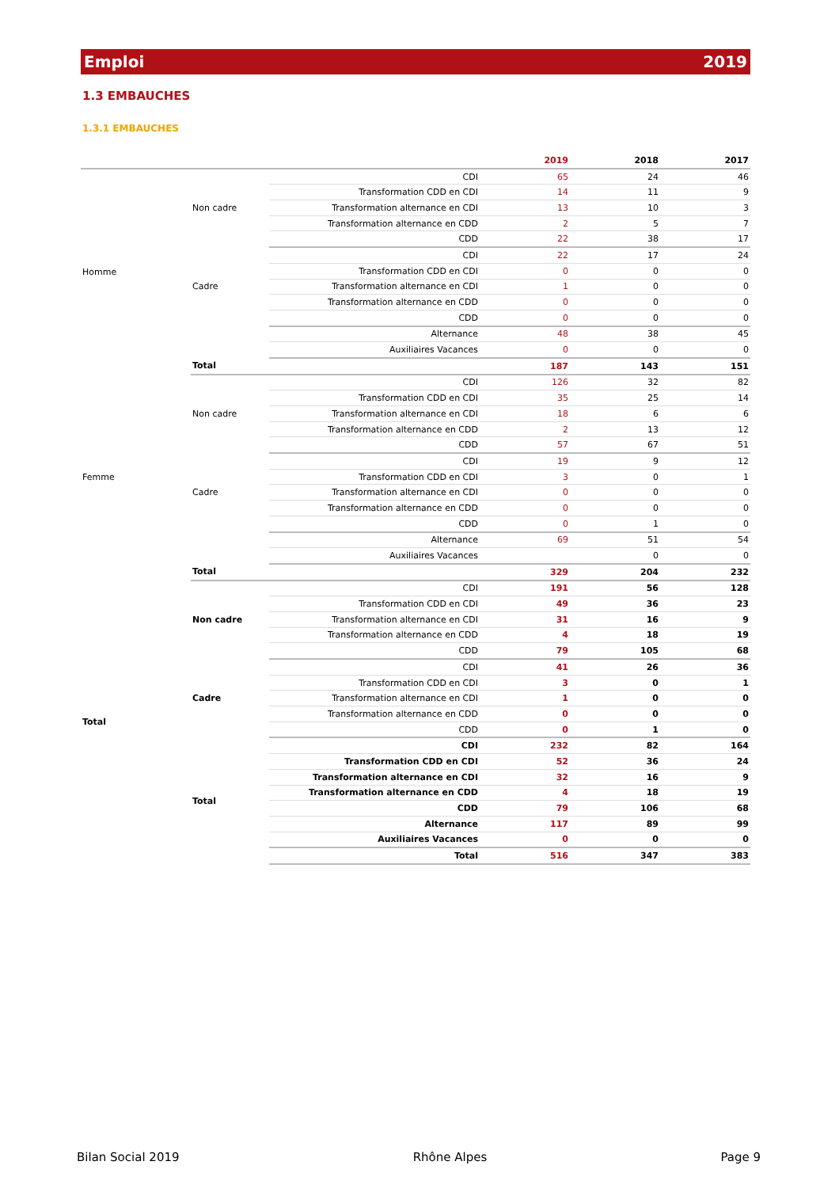Emploi 2019
1.3 EMBAUCHES
1.3.1 EMBAUCHES
| | | | 2019 | 2018 | 2017 |
| --- | --- | --- | --- | --- | --- |
| Homme | Non cadre | CDI | 65 | 24 | 46 |
| | | Transformation CDD en CDI | 14 | 11 | 9 |
| | | Transformation alternance en CDI | 13 | 10 | 3 |
| | | Transformation alternance en CDD | 2 | 5 | 7 |
| | | CDD | 22 | 38 | 17 |
| | Cadre | CDI | 22 | 17 | 24 |
| | | Transformation CDD en CDI | 0 | 0 | 0 |
| | | Transformation alternance en CDI | 1 | 0 | 0 |
| | | Transformation alternance en CDD | 0 | 0 | 0 |
| | | CDD | 0 | 0 | 0 |
| | | Alternance | 48 | 38 | 45 |
| | | Auxiliaires Vacances | 0 | 0 | 0 |
| | Total | | 187 | 143 | 151 |
| Femme | Non cadre | CDI | 126 | 32 | 82 |
| | | Transformation CDD en CDI | 35 | 25 | 14 |
| | | Transformation alternance en CDI | 18 | 6 | 6 |
| | | Transformation alternance en CDD | 2 | 13 | 12 |
| | | CDD | 57 | 67 | 51 |
| | Cadre | CDI | 19 | 9 | 12 |
| | | Transformation CDD en CDI | 3 | 0 | 1 |
| | | Transformation alternance en CDI | 0 | 0 | 0 |
| | | Transformation alternance en CDD | 0 | 0 | 0 |
| | | CDD | 0 | 1 | 0 |
| | | Alternance | 69 | 51 | 54 |
| | | Auxiliaires Vacances | | 0 | 0 |
| | Total | | 329 | 204 | 232 |
| Total | Non cadre | CDI | 191 | 56 | 128 |
| | | Transformation CDD en CDI | 49 | 36 | 23 |
| | | Transformation alternance en CDI | 31 | 16 | 9 |
| | | Transformation alternance en CDD | 4 | 18 | 19 |
| | | CDD | 79 | 105 | 68 |
| | Cadre | CDI | 41 | 26 | 36 |
| | | Transformation CDD en CDI | 3 | 0 | 1 |
| | | Transformation alternance en CDI | 1 | 0 | 0 |
| | | Transformation alternance en CDD | 0 | 0 | 0 |
| | | CDD | 0 | 1 | 0 |
| | Total | CDI | 232 | 82 | 164 |
| | | Transformation CDD en CDI | 52 | 36 | 24 |
| | | Transformation alternance en CDI | 32 | 16 | 9 |
| | | Transformation alternance en CDD | 4 | 18 | 19 |
| | | CDD | 79 | 106 | 68 |
| | | Alternance | 117 | 89 | 99 |
| | | Auxiliaires Vacances | 0 | 0 | 0 |
| | | Total | 516 | 347 | 383 |
Bilan Social 2019 Rhône Alpes Page 9